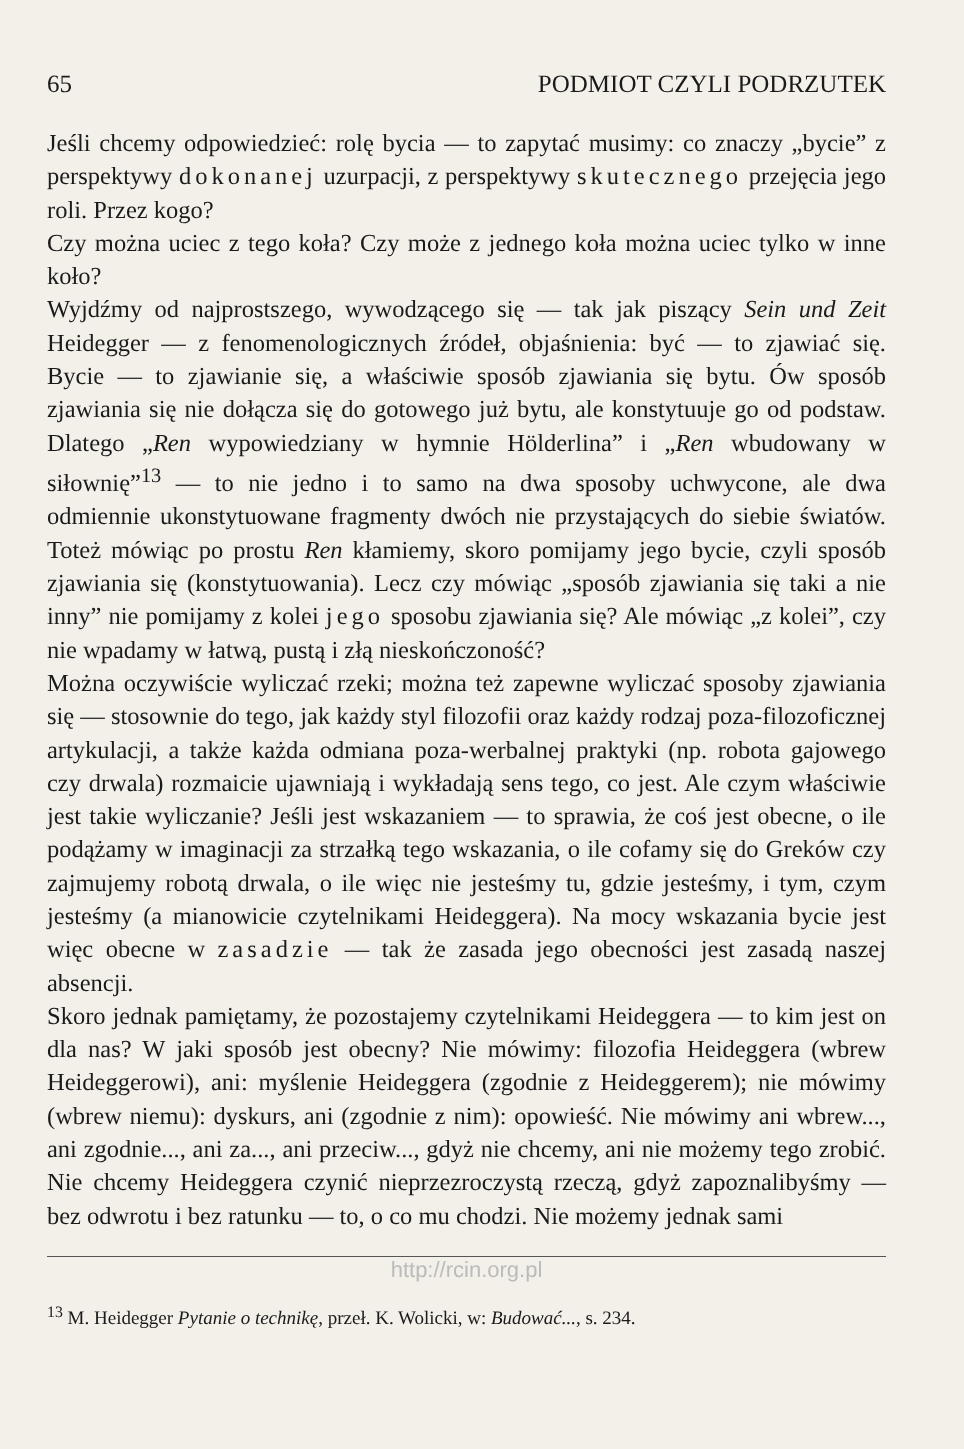65 PODMIOT CZYLI PODRZUTEK
Jeśli chcemy odpowiedzieć: rolę bycia — to zapytać musimy: co znaczy „bycie” z perspektywy dokonanej uzurpacji, z perspektywy skutecznego przejęcia jego roli. Przez kogo?
Czy można uciec z tego koła? Czy może z jednego koła można uciec tylko w inne koło?
Wyjdźmy od najprostszego, wywodzącego się — tak jak piszący Sein und Zeit Heidegger — z fenomenologicznych źródeł, objaśnienia: być — to zjawiać się. Bycie — to zjawianie się, a właściwie sposób zjawiania się bytu. Ów sposób zjawiania się nie dołącza się do gotowego już bytu, ale konstytuuje go od podstaw. Dlatego „Ren wypowiedziany w hymnie Hölderlina” i „Ren wbudowany w siłownię”<sup>13</sup> — to nie jedno i to samo na dwa sposoby uchwycone, ale dwa odmiennie ukonstytuowane fragmenty dwóch nie przystających do siebie światów. Toteż mówiąc po prostu Ren kłamiemy, skoro pomijamy jego bycie, czyli sposób zjawiania się (konstytuowania). Lecz czy mówiąc „sposób zjawiania się taki a nie inny” nie pomijamy z kolei jego sposobu zjawiania się? Ale mówiąc „z kolei”, czy nie wpadamy w łatwą, pustą i złą nieskończoność?
Można oczywiście wyliczać rzeki; można też zapewne wyliczać sposoby zjawiania się — stosownie do tego, jak każdy styl filozofii oraz każdy rodzaj poza-filozoficznej artykulacji, a także każda odmiana poza-werbalnej praktyki (np. robota gajowego czy drwala) rozmaicie ujawniają i wykładają sens tego, co jest. Ale czym właściwie jest takie wyliczanie? Jeśli jest wskazaniem — to sprawia, że coś jest obecne, o ile podążamy w imaginacji za strzałką tego wskazania, o ile cofamy się do Greków czy zajmujemy robotą drwala, o ile więc nie jesteśmy tu, gdzie jesteśmy, i tym, czym jesteśmy (a mianowicie czytelnikami Heideggera). Na mocy wskazania bycie jest więc obecne w zasadzie — tak że zasada jego obecności jest zasadą naszej absencji.
Skoro jednak pamiętamy, że pozostajemy czytelnikami Heideggera — to kim jest on dla nas? W jaki sposób jest obecny? Nie mówimy: filozofia Heideggera (wbrew Heideggerowi), ani: myślenie Heideggera (zgodnie z Heideggerem); nie mówimy (wbrew niemu): dyskurs, ani (zgodnie z nim): opowieść. Nie mówimy ani wbrew..., ani zgodnie..., ani za..., ani przeciw..., gdyż nie chcemy, ani nie możemy tego zrobić. Nie chcemy Heideggera czynić nieprzezroczystą rzeczą, gdyż zapoznalibyśmy — bez odwrotu i bez ratunku — to, o co mu chodzi. Nie możemy jednak sami
http://rcin.org.pl
<sup>13</sup> M. Heidegger Pytanie o technikę, przeł. K. Wolicki, w: Budować..., s. 234.